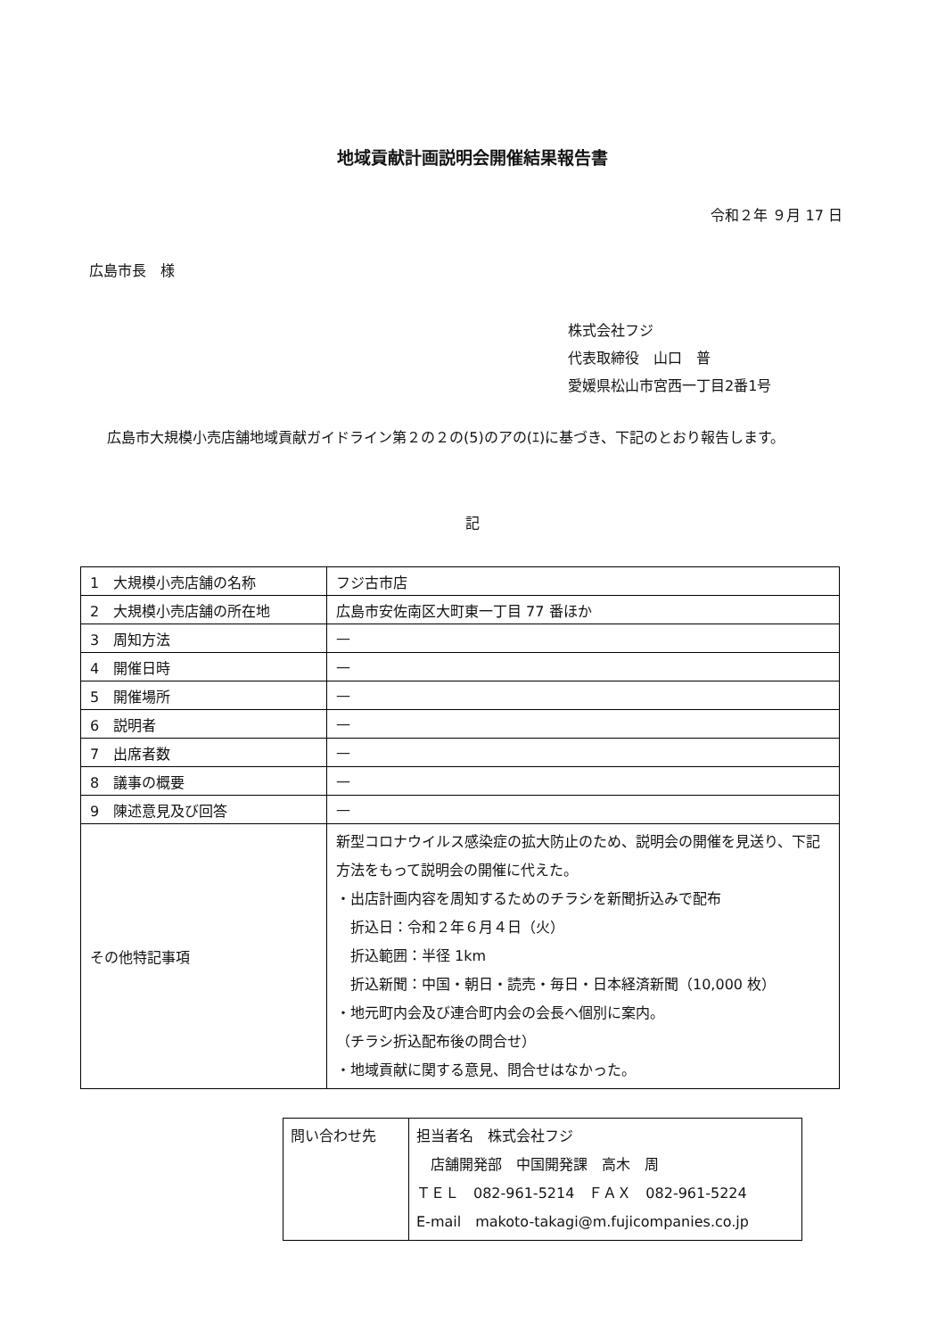地域貢献計画説明会開催結果報告書
令和２年 ９月 17 日
広島市長　様
株式会社フジ
代表取締役　山口　普
愛媛県松山市宮西一丁目2番1号
広島市大規模小売店舗地域貢献ガイドライン第２の２の(5)のアの(ｴ)に基づき、下記のとおり報告します。
記
| 1 大規模小売店舗の名称 | フジ古市店 |
| 2 大規模小売店舗の所在地 | 広島市安佐南区大町東一丁目 77 番ほか |
| 3 周知方法 | — |
| 4 開催日時 | — |
| 5 開催場所 | — |
| 6 説明者 | — |
| 7 出席者数 | — |
| 8 議事の概要 | — |
| 9 陳述意見及び回答 | — |
| その他特記事項 | 新型コロナウイルス感染症の拡大防止のため、説明会の開催を見送り、下記方法をもって説明会の開催に代えた。 ・出店計画内容を周知するためのチラシを新聞折込みで配布 折込日：令和２年６月４日（火） 折込範囲：半径 1km 折込新聞：中国・朝日・読売・毎日・日本経済新聞（10,000 枚） ・地元町内会及び連合町内会の会長へ個別に案内。 （チラシ折込配布後の問合せ） ・地域貢献に関する意見、問合せはなかった。 |
| 問い合わせ先 | 担当者名 株式会社フジ 店舗開発部 中国開発課 高木 周 ＴＥＬ 082-961-5214 ＦＡＸ 082-961-5224 E-mail makoto-takagi@m.fujicompanies.co.jp |